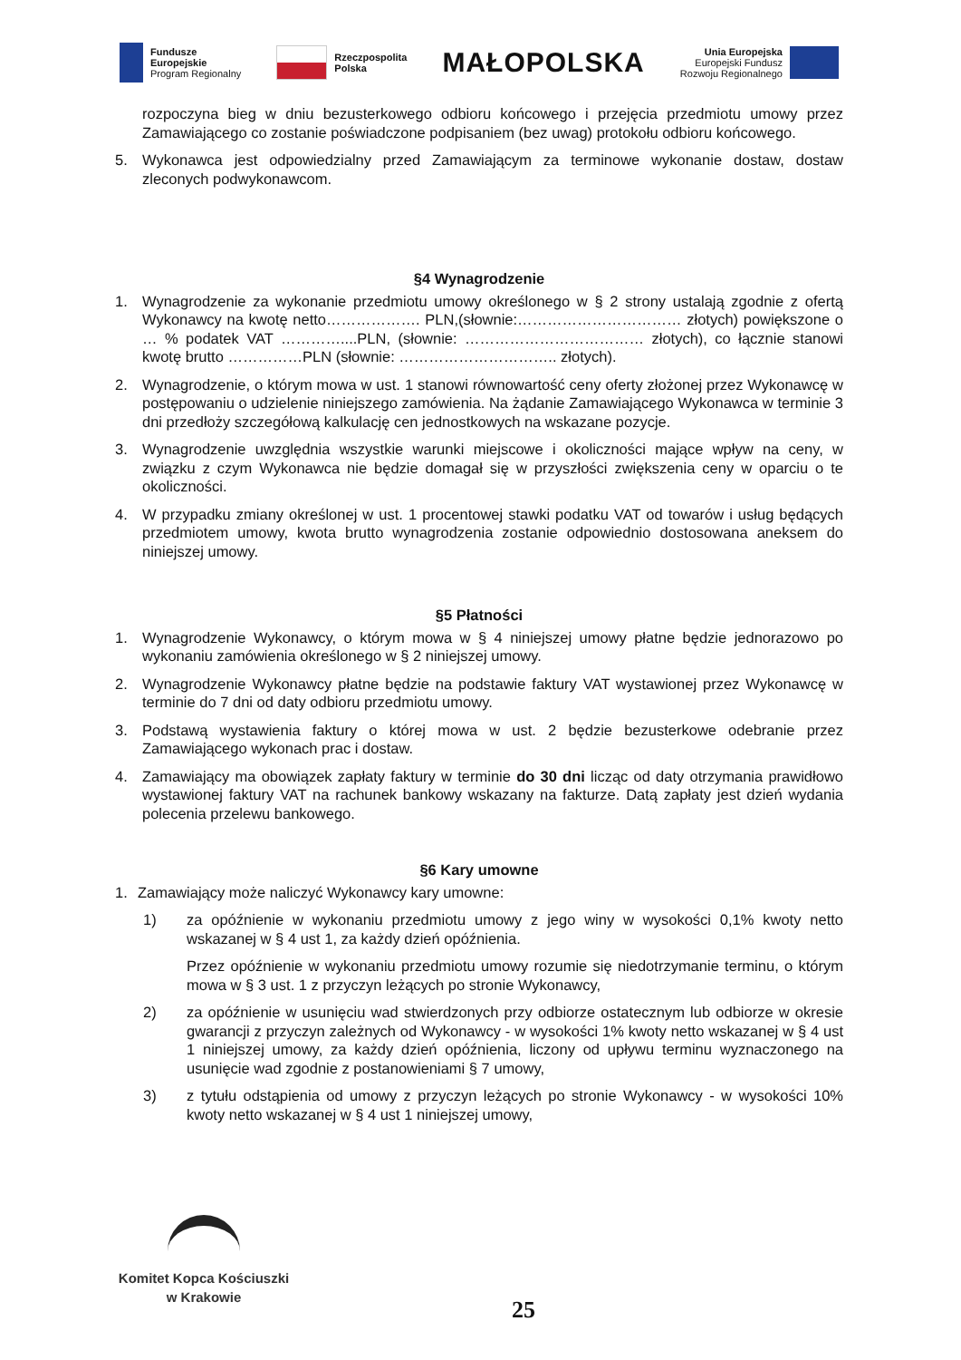Fundusze
Europejskie
Program Regionalny
Rzeczpospolita
Polska
MAŁOPOLSKA
Unia Europejska
Europejski Fundusz
Rozwoju Regionalnego
rozpoczyna bieg w dniu bezusterkowego odbioru końcowego i przejęcia przedmiotu umowy przez Zamawiającego co zostanie poświadczone podpisaniem (bez uwag) protokołu odbioru końcowego.
5. Wykonawca jest odpowiedzialny przed Zamawiającym za terminowe wykonanie dostaw, dostaw zleconych podwykonawcom.
§4 Wynagrodzenie
1. Wynagrodzenie za wykonanie przedmiotu umowy określonego w § 2 strony ustalają zgodnie z ofertą Wykonawcy na kwotę netto………………. PLN,(słownie:…………………………… złotych) powiększone o … % podatek VAT …………....PLN, (słownie: ……………………………… złotych), co łącznie stanowi kwotę brutto ……………PLN (słownie: ………………………….. złotych).
2. Wynagrodzenie, o którym mowa w ust. 1 stanowi równowartość ceny oferty złożonej przez Wykonawcę w postępowaniu o udzielenie niniejszego zamówienia. Na żądanie Zamawiającego Wykonawca w terminie 3 dni przedłoży szczegółową kalkulację cen jednostkowych na wskazane pozycje.
3. Wynagrodzenie uwzględnia wszystkie warunki miejscowe i okoliczności mające wpływ na ceny, w związku z czym Wykonawca nie będzie domagał się w przyszłości zwiększenia ceny w oparciu o te okoliczności.
4. W przypadku zmiany określonej w ust. 1 procentowej stawki podatku VAT od towarów i usług będących przedmiotem umowy, kwota brutto wynagrodzenia zostanie odpowiednio dostosowana aneksem do niniejszej umowy.
§5 Płatności
1. Wynagrodzenie Wykonawcy, o którym mowa w § 4 niniejszej umowy płatne będzie jednorazowo po wykonaniu zamówienia określonego w § 2 niniejszej umowy.
2. Wynagrodzenie Wykonawcy płatne będzie na podstawie faktury VAT wystawionej przez Wykonawcę w terminie do 7 dni od daty odbioru przedmiotu umowy.
3. Podstawą wystawienia faktury o której mowa w ust. 2 będzie bezusterkowe odebranie przez Zamawiającego wykonach prac i dostaw.
4. Zamawiający ma obowiązek zapłaty faktury w terminie do 30 dni licząc od daty otrzymania prawidłowo wystawionej faktury VAT na rachunek bankowy wskazany na fakturze. Datą zapłaty jest dzień wydania polecenia przelewu bankowego.
§6 Kary umowne
1. Zamawiający może naliczyć Wykonawcy kary umowne:
1) za opóźnienie w wykonaniu przedmiotu umowy z jego winy w wysokości 0,1% kwoty netto wskazanej w § 4 ust 1, za każdy dzień opóźnienia.
Przez opóźnienie w wykonaniu przedmiotu umowy rozumie się niedotrzymanie terminu, o którym mowa w § 3 ust. 1 z przyczyn leżących po stronie Wykonawcy,
2) za opóźnienie w usunięciu wad stwierdzonych przy odbiorze ostatecznym lub odbiorze w okresie gwarancji z przyczyn zależnych od Wykonawcy - w wysokości 1% kwoty netto wskazanej w § 4 ust 1 niniejszej umowy, za każdy dzień opóźnienia, liczony od upływu terminu wyznaczonego na usunięcie wad zgodnie z postanowieniami § 7 umowy,
3) z tytułu odstąpienia od umowy z przyczyn leżących po stronie Wykonawcy - w wysokości 10% kwoty netto wskazanej w § 4 ust 1 niniejszej umowy,
Komitet Kopca Kościuszki
w Krakowie
25